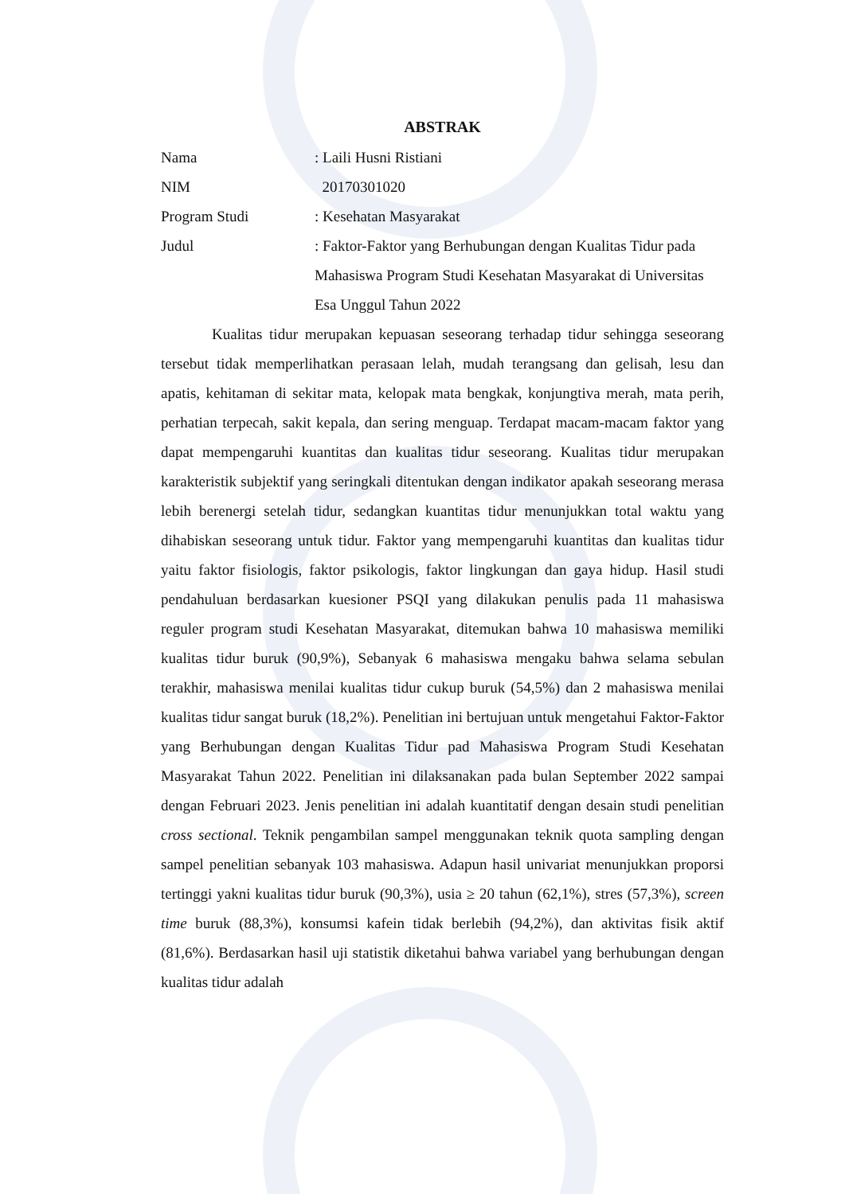ABSTRAK
| Nama | : Laili Husni Ristiani |
| NIM | 20170301020 |
| Program Studi | : Kesehatan Masyarakat |
| Judul | : Faktor-Faktor yang Berhubungan dengan Kualitas Tidur pada Mahasiswa Program Studi Kesehatan Masyarakat di Universitas Esa Unggul Tahun 2022 |
Kualitas tidur merupakan kepuasan seseorang terhadap tidur sehingga seseorang tersebut tidak memperlihatkan perasaan lelah, mudah terangsang dan gelisah, lesu dan apatis, kehitaman di sekitar mata, kelopak mata bengkak, konjungtiva merah, mata perih, perhatian terpecah, sakit kepala, dan sering menguap. Terdapat macam-macam faktor yang dapat mempengaruhi kuantitas dan kualitas tidur seseorang. Kualitas tidur merupakan karakteristik subjektif yang seringkali ditentukan dengan indikator apakah seseorang merasa lebih berenergi setelah tidur, sedangkan kuantitas tidur menunjukkan total waktu yang dihabiskan seseorang untuk tidur. Faktor yang mempengaruhi kuantitas dan kualitas tidur yaitu faktor fisiologis, faktor psikologis, faktor lingkungan dan gaya hidup. Hasil studi pendahuluan berdasarkan kuesioner PSQI yang dilakukan penulis pada 11 mahasiswa reguler program studi Kesehatan Masyarakat, ditemukan bahwa 10 mahasiswa memiliki kualitas tidur buruk (90,9%), Sebanyak 6 mahasiswa mengaku bahwa selama sebulan terakhir, mahasiswa menilai kualitas tidur cukup buruk (54,5%) dan 2 mahasiswa menilai kualitas tidur sangat buruk (18,2%). Penelitian ini bertujuan untuk mengetahui Faktor-Faktor yang Berhubungan dengan Kualitas Tidur pad Mahasiswa Program Studi Kesehatan Masyarakat Tahun 2022. Penelitian ini dilaksanakan pada bulan September 2022 sampai dengan Februari 2023. Jenis penelitian ini adalah kuantitatif dengan desain studi penelitian cross sectional. Teknik pengambilan sampel menggunakan teknik quota sampling dengan sampel penelitian sebanyak 103 mahasiswa. Adapun hasil univariat menunjukkan proporsi tertinggi yakni kualitas tidur buruk (90,3%), usia ≥ 20 tahun (62,1%), stres (57,3%), screen time buruk (88,3%), konsumsi kafein tidak berlebih (94,2%), dan aktivitas fisik aktif (81,6%). Berdasarkan hasil uji statistik diketahui bahwa variabel yang berhubungan dengan kualitas tidur adalah